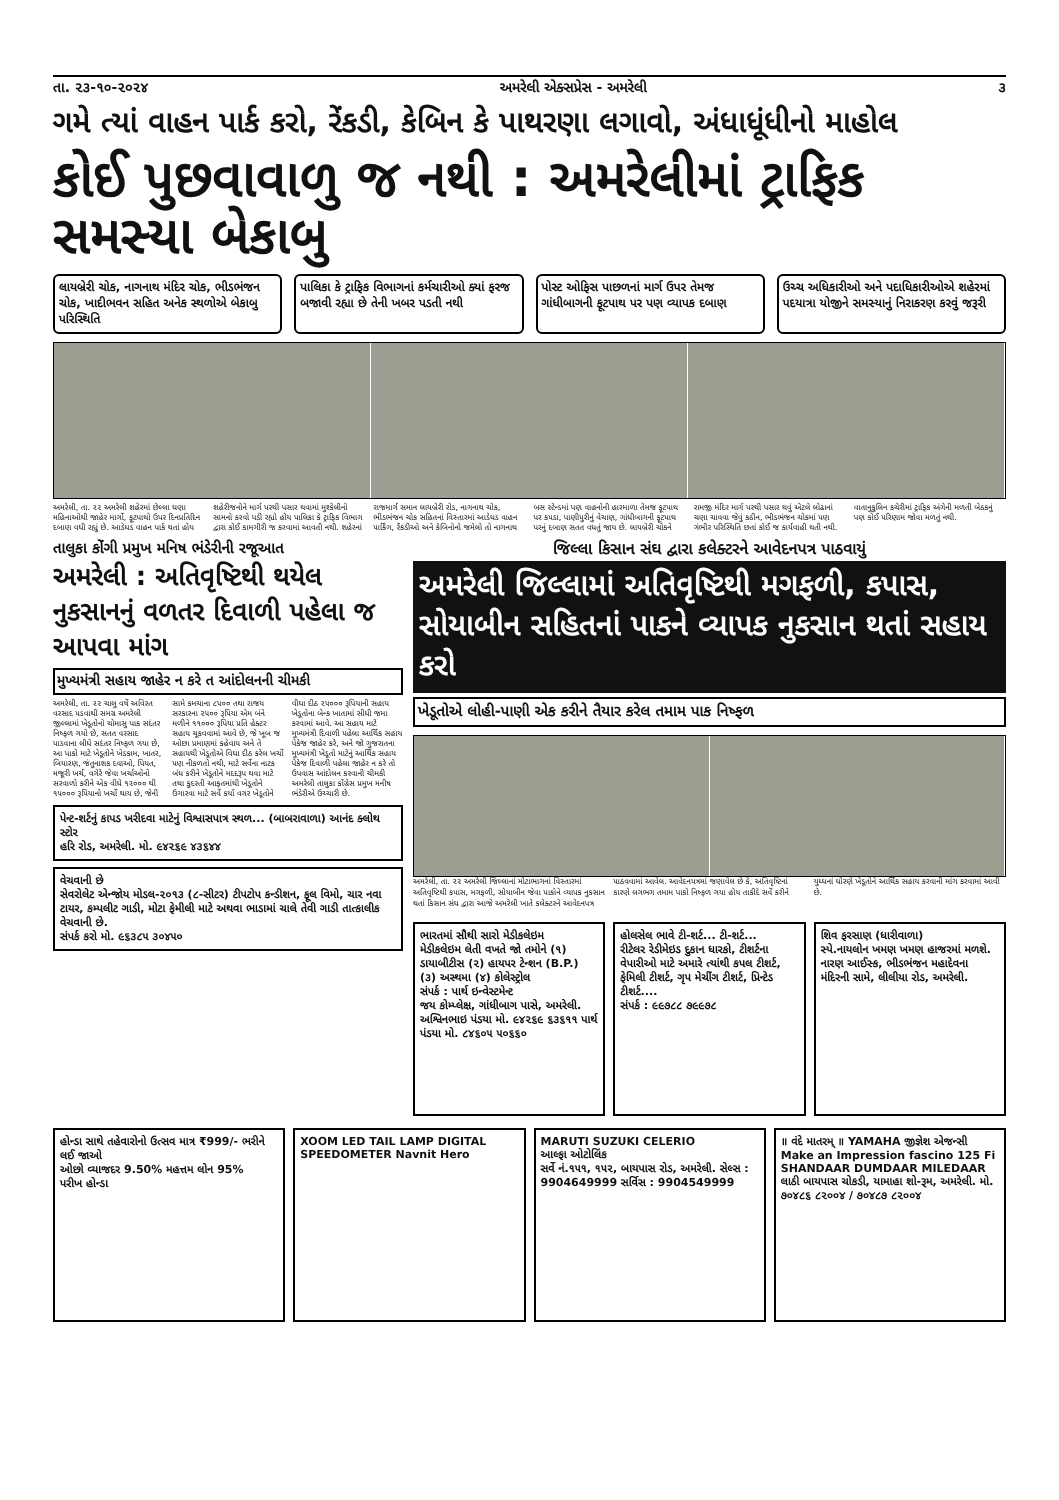તા. ૨૩-૧૦-૨૦૨૪ અમરેલી એક્સપ્રેસ - અમરેલી ૩
ગમે ત્યાં વાહન પાર્ક કરો, રેંકડી, કેબિન કે પાથરણા લગાવો, અંધાધૂંધીનો માહોલ
કોઈ પુછવાવાળુ જ નથી : અમરેલીમાં ટ્રાફિક સમસ્યા બેકાબુ
લાયબ્રેરી ચોક, નાગનાથ મંદિર ચોક, ભીડભંજન ચોક, ખાદીભવન સહિત અનેક સ્થળોએ બેકાબુ પરિસ્થિતિ
પાલિકા કે ટ્રાફિક વિભાગનાં કર્મચારીઓ ક્યાં ફરજ બજાવી રહ્યા છે તેની ખબર પડતી નથી
પોસ્ટ ઓફિસ પાછળનાં માર્ગ ઉપર તેમજ ગાંધીબાગની ફૂટપાથ પર પણ વ્યાપક દબાણ
ઉચ્ચ અધિકારીઓ અને પદાધિકારીઓએ શહેરમાં પદયાત્રા યોજીને સમસ્યાનું નિરાકરણ કરવું જરૂરી
અમરેલી, તા. ૨૨ અમરેલી શહેરમાં છેલ્લા ઘણા મહિનાઓથી જાહેર માર્ગો, ફૂટપાથો ઉપર દિનપ્રતિદિન દબાણ વધી રહ્યું છે. આડેધડ વાહન પાર્ક થતાં હોય શહેરીજનોને માર્ગ પરથી પસાર થવામાં મુશ્કેલીનો સામનો કરવો પડી રહ્યો હોય પાલિકા કે ટ્રાફિક વિભાગ દ્વારા કોઈ કામગીરી જ કરવામાં આવતી નથી. શહેરનાં રાજમાર્ગ સમાન લાયબ્રેરી રોડ, નાગનાથ ચોક, ભીડભંજન ચોક સહિતનાં વિસ્તારમાં આડેધડ વાહન પાર્કિંગ, રેંકડીઓ અને કેબિનોનો જમેલો તો નાગનાથ બસ સ્ટેન્ડમાં પણ વાહનોની હારમાળા તેમજ ફૂટપાથ પર કપડા, પાણીપુરીનું વેચાણ, ગાંધીબાગની ફૂટપાથ પરનું દબાણ સતત વધતું જાય છે. લાયબ્રેરી ચોકને રામજી મંદિર માર્ગ પરથી પસાર થવું એટલે લોઢાનાં ચણા ચાવવા જેવું કઠીન, ભીડભંજન ચોકમાં પણ ગંભીર પરિસ્થિતિ છતાં કોઈ જ કાર્યવાહી થતી નથી. વાતાનુકુલિન કચેરીમાં ટ્રાફિક અંગેની મળતી બેઠકનું પણ કોઈ પરિણામ જોવા મળતું નથી.
તાલુકા કોંગી પ્રમુખ મનિષ ભંડેરીની રજૂઆત
અમરેલી : અતિવૃષ્ટિથી થયેલ નુકસાનનું વળતર દિવાળી પહેલા જ આપવા માંગ
મુખ્યમંત્રી સહાય જાહેર ન કરે ત આંદોલનની ચીમકી
અમરેલી, તા. ૨૨ ચાલુ વર્ષે અવિરત વરસાદ પડવાથી સમગ્ર અમરેલી જીલ્લામાં ખેડૂતોનો ચોમાસુ પાક સદંતર નિષ્ફળ ગયો છે, સતત વરસાદ પાડવાના લીધે સદંતર નિષ્ફળ ગયા છે, આ પાકો માટે ખેડૂતોને ખેડકામ, ખાતર, બિયારણ, જંતુનાશક દવાઓ, પિયત, મજૂરી ખર્ચ, વગેરે જેવા ખર્ચાઓનો સરવાળો કરીને એક વીઘે ૧૨૦૦૦ થી ૧૫૦૦૦ રૂપિયાનો ખર્ચો થાય છે, જેની સામે કમચાના ૮૫૦૦ તથા રાજય સરકારના ૨૫૦૦ રૂપિયા એમ બંને મળીને ૧૧૦૦૦ રૂપિયા પ્રતિ હેક્ટર સહાય ચૂકવવામાં આવે છે, જે ખૂબ જ ઓછા પ્રમાણમાં કહેવાય અને તે સહાયથી ખેડૂતોએ વિઘા દીઠ કરેલ ખર્ચો પણ નીકળતો નથી, માટે સર્વેના નાટક બંધ કરીને ખેડૂતોને મદદરૂપ થવા માટે તથા કુદરતી આફતમાંથી ખેડૂતોને ઉગારવા માટે સર્વે કર્યા વગર ખેડૂતોને વીઘા દીઠ ૨૫૦૦૦ રૂપિયાની સહાય ખેડૂતોના બેન્ક ખાતામાં સીધી જમા કરવામાં આવે. આ સહાય માટે મુખ્યમંત્રી દિવાળી પહેલા આર્થિક સહાય પેકેજ જાહેર કરે, અને જો ગુજરાતના મુખ્યમંત્રી ખેડૂતો માટેનું આર્થિક સહાય પેકેજ દિવાળી પહેલા જાહેર ન કરે તો ઉપવાસ આંદોલન કરવાની ચીમકી અમરેલી તાલુકા કોંગ્રેસ પ્રમુખ મનીષ ભંડેરીએ ઉચ્ચારી છે.
પેન્ટ-શર્ટનું કાપડ ખરીદવા માટેનું વિશ્વાસપાત્ર સ્થળ... (બાબરાવાળા) આનંદ ક્લોથ સ્ટોર
હરિ રોડ, અમરેલી. મો. ૯૪૨૬૯ ૪૩૬૪૪
વેચવાની છે
સેવરોલેટ એન્જોય મોડલ-૨૦૧૩ (૮-સીટર) ટીપટોપ કન્ડીશન, ફૂલ વિમો, ચાર નવા ટાયર, કમ્પલીટ ગાડી, મોટા ફેમીલી માટે અથવા ભાડામાં ચાલે તેવી ગાડી તાત્કાલીક વેચવાની છે.
સંપર્ક કરો મો. ૯૬૩૮૫ ૩૦૪૫૦
જિલ્લા કિસાન સંઘ દ્વારા કલેક્ટરને આવેદનપત્ર પાઠવાયું
અમરેલી જિલ્લામાં અતિવૃષ્ટિથી મગફળી, કપાસ, સોયાબીન સહિતનાં પાકને વ્યાપક નુકસાન થતાં સહાય કરો
ખેડૂતોએ લોહી-પાણી એક કરીને તૈયાર કરેલ તમામ પાક નિષ્ફળ
અમરેલી, તા. ૨૨ અમરેલી જિલ્લાનાં મોટાભાગનાં વિસ્તારમાં અતિવૃષ્ટિથી કપાસ, મગફળી, સોયાબીન જેવા પાકોને વ્યાપક નુકસાન થતાં કિસાન સંઘ દ્વારા આજે અમરેલી ખાતે કલેક્ટરને આવેદનપત્ર પાઠવવામાં આવેલ. આવેદનપત્રમાં જણાવેલ છે કે, અતિવૃષ્ટિનાં કારણે લગભગ તમામ પાકો નિષ્ફળ ગયા હોય તાકીદે સર્વે કરીને યુધ્ધનાં ધોરણે ખેડૂતોને આર્થિક સહાય કરવાની માંગ કરવામાં આવી છે.
ભારતમાં સૌથી સારો મેડીકલેઇમ
મેડીકલેઇમ લેતી વખતે જો તમોને (૧) ડાયાબીટીસ (૨) હાયપર ટેન્શન (B.P.) (૩) અસ્થમા (૪) કોલેસ્ટ્રોલ
સંપર્ક : પાર્થ ઇન્વેસ્ટમેન્ટ
જય કોમ્પ્લેક્ષ, ગાંધીબાગ પાસે, અમરેલી. અશ્વિનભાઇ પંડયા મો. ૯૪૨૬૯ ૬૩૬૧૧ પાર્થ પંડયા મો. ૮૪૬૦૫ ૫૦૬૬૦
હોલસેલ ભાવે ટી-શર્ટ... ટી-શર્ટ...
રીટેલર રેડીમેઇડ દુકાન ધારકો, ટીશર્ટના વેપારીઓ માટે અમારે ત્યાંથી કપલ ટીશર્ટ, ફેમિલી ટીશર્ટ, ગૃપ મેચીંગ ટીશર્ટ, પ્રિન્ટેડ ટીશર્ટ....
સંપર્ક : ૯૯૭૮૮ ૭૯૯૭૮
શિવ ફરસાણ (ધારીવાળા)
સ્પે.નાયલોન ખમણ ખમણ હાજરમાં મળશે.
નારણ આઈસ્ક, ભીડભંજન મહાદેવના મંદિરની સામે, લીલીયા રોડ, અમરેલી.
હોન્ડા સાથે તહેવારોનો ઉત્સવ માત્ર ₹999/- ભરીને લઈ જાઓ
ઓછો વ્યાજદર 9.50% મહત્તમ લોન 95%
પરીખ હોન્ડા
XOOM LED TAIL LAMP DIGITAL SPEEDOMETER Navnit Hero
MARUTI SUZUKI CELERIO
આલ્ફા ઓટોલિંક
સર્વે નં.૧૫૧, ૧૫૨, બાયપાસ રોડ, અમરેલી. સેલ્સ : 9904649999 સર્વિસ : 9904549999
॥ વંદે માતરમ્ ॥ YAMAHA જીજ્ઞેશ એજન્સી
Make an Impression fascino 125 Fi
SHANDAAR DUMDAAR MILEDAAR
લાઠી બાયપાસ ચોકડી, યામાહા શો-રૂમ, અમરેલી. મો. ૭૦૪૮૬ ૮૨૦૦૪ / ૭૦૪૮૭ ૮૨૦૦૪